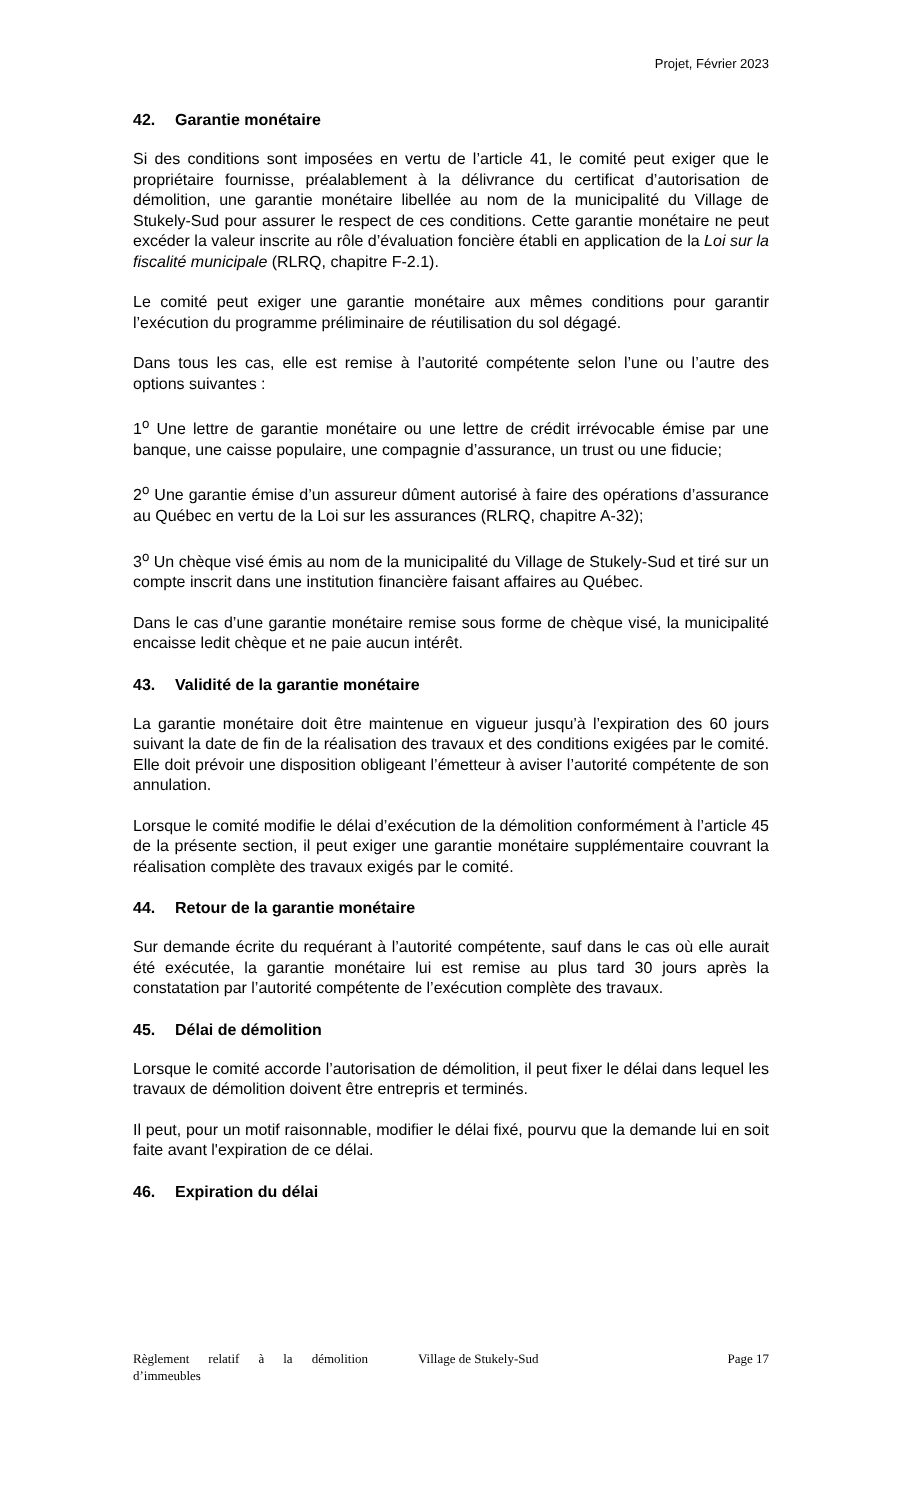Projet, Février 2023
42. Garantie monétaire
Si des conditions sont imposées en vertu de l’article 41, le comité peut exiger que le propriétaire fournisse, préalablement à la délivrance du certificat d’autorisation de démolition, une garantie monétaire libellée au nom de la municipalité du Village de Stukely-Sud pour assurer le respect de ces conditions. Cette garantie monétaire ne peut excéder la valeur inscrite au rôle d’évaluation foncière établi en application de la Loi sur la fiscalité municipale (RLRQ, chapitre F-2.1).
Le comité peut exiger une garantie monétaire aux mêmes conditions pour garantir l’exécution du programme préliminaire de réutilisation du sol dégagé.
Dans tous les cas, elle est remise à l’autorité compétente selon l’une ou l’autre des options suivantes :
1<sup>o</sup> Une lettre de garantie monétaire ou une lettre de crédit irrévocable émise par une banque, une caisse populaire, une compagnie d’assurance, un trust ou une fiducie;
2<sup>o</sup> Une garantie émise d’un assureur dûment autorisé à faire des opérations d’assurance au Québec en vertu de la Loi sur les assurances (RLRQ, chapitre A-32);
3<sup>o</sup> Un chèque visé émis au nom de la municipalité du Village de Stukely-Sud et tiré sur un compte inscrit dans une institution financière faisant affaires au Québec.
Dans le cas d’une garantie monétaire remise sous forme de chèque visé, la municipalité encaisse ledit chèque et ne paie aucun intérêt.
43. Validité de la garantie monétaire
La garantie monétaire doit être maintenue en vigueur jusqu’à l’expiration des 60 jours suivant la date de fin de la réalisation des travaux et des conditions exigées par le comité. Elle doit prévoir une disposition obligeant l’émetteur à aviser l’autorité compétente de son annulation.
Lorsque le comité modifie le délai d’exécution de la démolition conformément à l’article 45 de la présente section, il peut exiger une garantie monétaire supplémentaire couvrant la réalisation complète des travaux exigés par le comité.
44. Retour de la garantie monétaire
Sur demande écrite du requérant à l’autorité compétente, sauf dans le cas où elle aurait été exécutée, la garantie monétaire lui est remise au plus tard 30 jours après la constatation par l’autorité compétente de l’exécution complète des travaux.
45. Délai de démolition
Lorsque le comité accorde l’autorisation de démolition, il peut fixer le délai dans lequel les travaux de démolition doivent être entrepris et terminés.
Il peut, pour un motif raisonnable, modifier le délai fixé, pourvu que la demande lui en soit faite avant l'expiration de ce délai.
46. Expiration du délai
Règlement relatif à la démolition d’immeubles
Village de Stukely-Sud Page 17